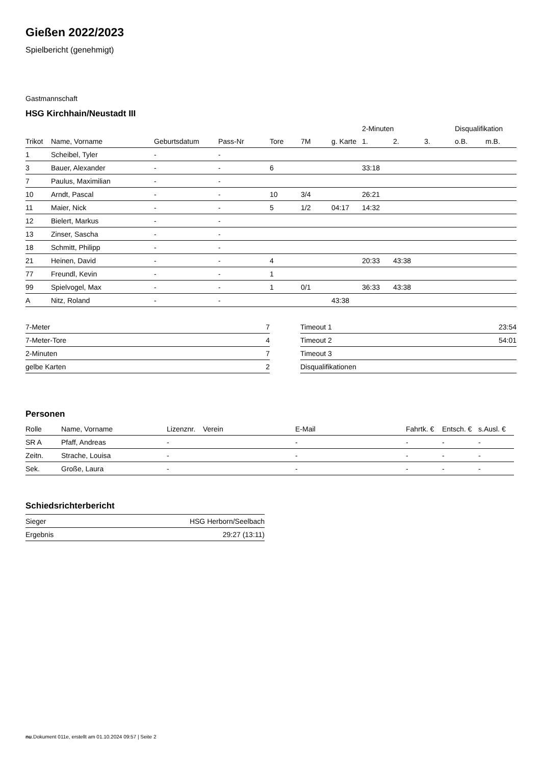Gießen 2022/2023
Spielbericht (genehmigt)
Gastmannschaft
HSG Kirchhain/Neustadt III
| | | | | | | | 2-Minuten | | | Disqualifikation | |
| --- | --- | --- | --- | --- | --- | --- | --- | --- | --- | --- | --- |
| Trikot | Name, Vorname | Geburtsdatum | Pass-Nr | Tore | 7M | g. Karte | 1. | 2. | 3. | o.B. | m.B. |
| 1 | Scheibel, Tyler | - | - | | | | | | | | |
| 3 | Bauer, Alexander | - | - | 6 | | | 33:18 | | | | |
| 7 | Paulus, Maximilian | - | - | | | | | | | | |
| 10 | Arndt, Pascal | - | - | 10 | 3/4 | | 26:21 | | | | |
| 11 | Maier, Nick | - | - | 5 | 1/2 | 04:17 | 14:32 | | | | |
| 12 | Bielert, Markus | - | - | | | | | | | | |
| 13 | Zinser, Sascha | - | - | | | | | | | | |
| 18 | Schmitt, Philipp | - | - | | | | | | | | |
| 21 | Heinen, David | - | - | 4 | | | 20:33 | 43:38 | | | |
| 77 | Freundl, Kevin | - | - | 1 | | | | | | | |
| 99 | Spielvogel, Max | - | - | 1 | 0/1 | | 36:33 | 43:38 | | | |
| A | Nitz, Roland | - | - | | | 43:38 | | | | | |
| 7-Meter | 7 |
| 7-Meter-Tore | 4 |
| 2-Minuten | 7 |
| gelbe Karten | 2 |
| Timeout 1 | 23:54 |
| Timeout 2 | 54:01 |
| Timeout 3 | |
| Disqualifikationen | |
Personen
| Rolle | Name, Vorname | Lizenznr. | Verein | E-Mail | Fahrtk. € | Entsch. € | s.Ausl. € |
| --- | --- | --- | --- | --- | --- | --- | --- |
| SR A | Pfaff, Andreas | - | | - | - | - | - |
| Zeitn. | Strache, Louisa | - | | - | - | - | - |
| Sek. | Große, Laura | - | | - | - | - | - |
Schiedsrichterbericht
| Sieger | HSG Herborn/Seelbach |
| Ergebnis | 29:27 (13:11) |
nu.Dokument 011e, erstellt am 01.10.2024 09:57 | Seite 2